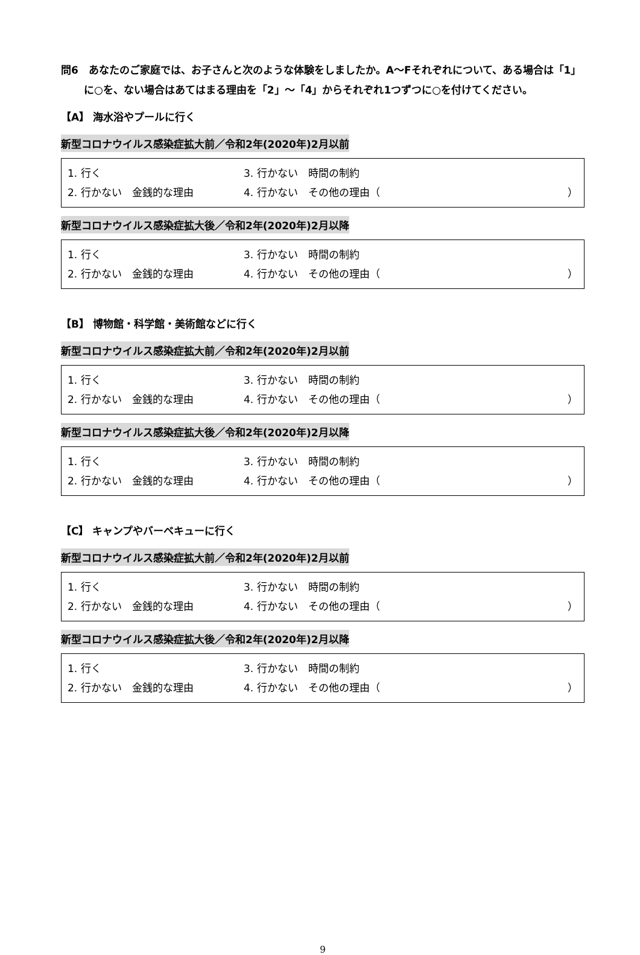問6　あなたのご家庭では、お子さんと次のような体験をしましたか。A～Fそれぞれについて、ある場合は「1」に○を、ない場合はあてはまる理由を「2」～「4」からそれぞれ1つずつに○を付けてください。
【A】 海水浴やプールに行く
新型コロナウイルス感染症拡大前／令和2年(2020年)2月以前
1. 行く 3. 行かない　時間の制約
2. 行かない　金銭的な理由 4. 行かない　その他の理由（ ）
新型コロナウイルス感染症拡大後／令和2年(2020年)2月以降
1. 行く 3. 行かない　時間の制約
2. 行かない　金銭的な理由 4. 行かない　その他の理由（ ）
【B】 博物館・科学館・美術館などに行く
新型コロナウイルス感染症拡大前／令和2年(2020年)2月以前
1. 行く 3. 行かない　時間の制約
2. 行かない　金銭的な理由 4. 行かない　その他の理由（ ）
新型コロナウイルス感染症拡大後／令和2年(2020年)2月以降
1. 行く 3. 行かない　時間の制約
2. 行かない　金銭的な理由 4. 行かない　その他の理由（ ）
【C】 キャンプやバーベキューに行く
新型コロナウイルス感染症拡大前／令和2年(2020年)2月以前
1. 行く 3. 行かない　時間の制約
2. 行かない　金銭的な理由 4. 行かない　その他の理由（ ）
新型コロナウイルス感染症拡大後／令和2年(2020年)2月以降
1. 行く 3. 行かない　時間の制約
2. 行かない　金銭的な理由 4. 行かない　その他の理由（ ）
9